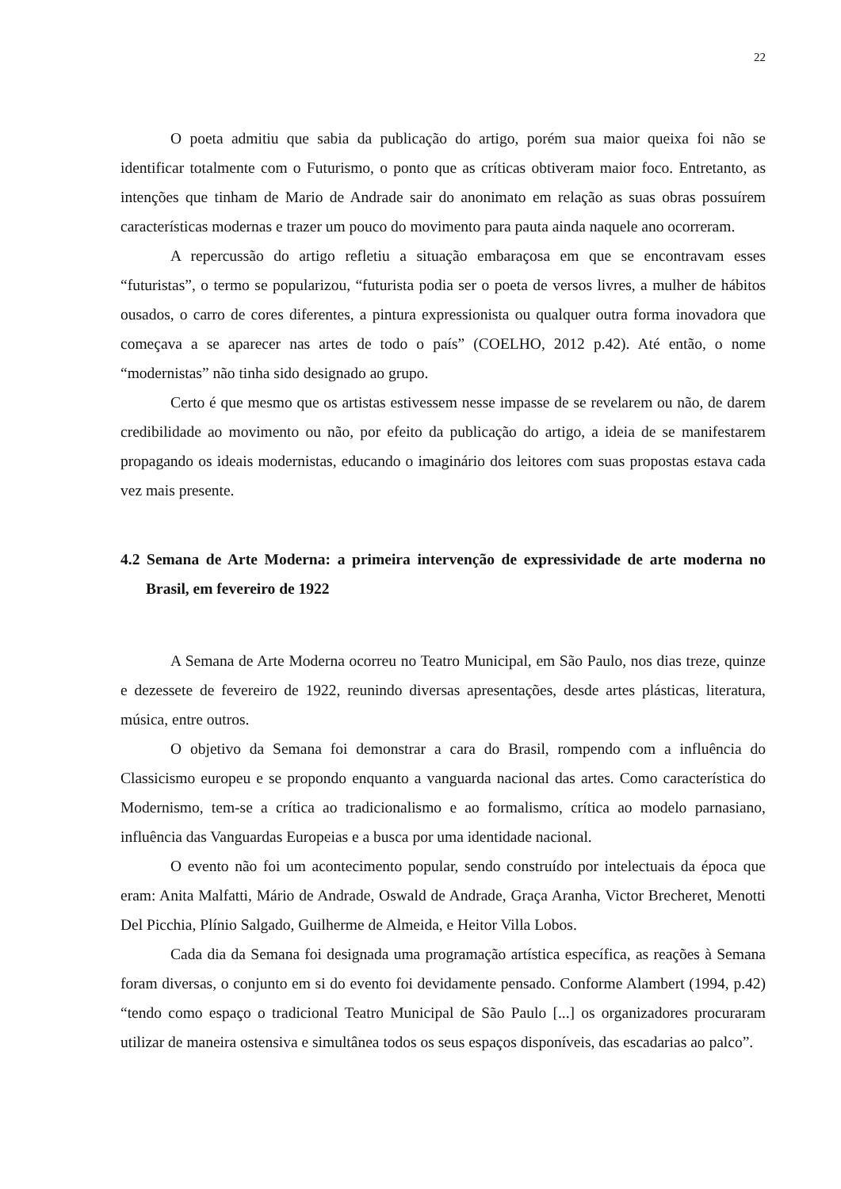22
O poeta admitiu que sabia da publicação do artigo, porém sua maior queixa foi não se identificar totalmente com o Futurismo, o ponto que as críticas obtiveram maior foco. Entretanto, as intenções que tinham de Mario de Andrade sair do anonimato em relação as suas obras possuírem características modernas e trazer um pouco do movimento para pauta ainda naquele ano ocorreram.
A repercussão do artigo refletiu a situação embaraçosa em que se encontravam esses “futuristas”, o termo se popularizou, “futurista podia ser o poeta de versos livres, a mulher de hábitos ousados, o carro de cores diferentes, a pintura expressionista ou qualquer outra forma inovadora que começava a se aparecer nas artes de todo o país” (COELHO, 2012 p.42). Até então, o nome “modernistas” não tinha sido designado ao grupo.
Certo é que mesmo que os artistas estivessem nesse impasse de se revelarem ou não, de darem credibilidade ao movimento ou não, por efeito da publicação do artigo, a ideia de se manifestarem propagando os ideais modernistas, educando o imaginário dos leitores com suas propostas estava cada vez mais presente.
4.2 Semana de Arte Moderna: a primeira intervenção de expressividade de arte moderna no Brasil, em fevereiro de 1922
A Semana de Arte Moderna ocorreu no Teatro Municipal, em São Paulo, nos dias treze, quinze e dezessete de fevereiro de 1922, reunindo diversas apresentações, desde artes plásticas, literatura, música, entre outros.
O objetivo da Semana foi demonstrar a cara do Brasil, rompendo com a influência do Classicismo europeu e se propondo enquanto a vanguarda nacional das artes. Como característica do Modernismo, tem-se a crítica ao tradicionalismo e ao formalismo, crítica ao modelo parnasiano, influência das Vanguardas Europeias e a busca por uma identidade nacional.
O evento não foi um acontecimento popular, sendo construído por intelectuais da época que eram: Anita Malfatti, Mário de Andrade, Oswald de Andrade, Graça Aranha, Victor Brecheret, Menotti Del Picchia, Plínio Salgado, Guilherme de Almeida, e Heitor Villa Lobos.
Cada dia da Semana foi designada uma programação artística específica, as reações à Semana foram diversas, o conjunto em si do evento foi devidamente pensado. Conforme Alambert (1994, p.42) “tendo como espaço o tradicional Teatro Municipal de São Paulo [...] os organizadores procuraram utilizar de maneira ostensiva e simultânea todos os seus espaços disponíveis, das escadarias ao palco”.